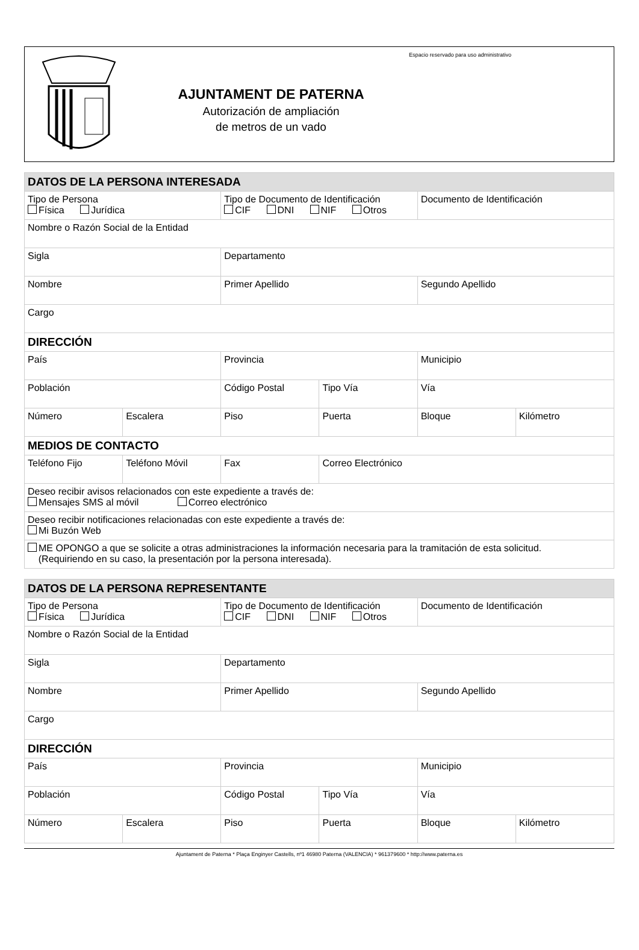AJUNTAMENT DE PATERNA
Autorización de ampliación
de metros de un vado
Espacio reservado para uso administrativo
| DATOS DE LA PERSONA INTERESADA | | | | | |
| --- | --- | --- | --- | --- | --- |
| Tipo de Persona Física Jurídica | | Tipo de Documento de Identificación CIF DNI NIF Otros | | Documento de Identificación | |
| Nombre o Razón Social de la Entidad | | | | | |
| Sigla | | Departamento | | | |
| Nombre | | Primer Apellido | | Segundo Apellido | |
| Cargo | | | | | |
| DIRECCIÓN | | | | | |
| País | | Provincia | | Municipio | |
| Población | | Código Postal | Tipo Vía | Vía | |
| Número | Escalera | Piso | Puerta | Bloque | Kilómetro |
| MEDIOS DE CONTACTO | | | | | |
| Teléfono Fijo | Teléfono Móvil | Fax | Correo Electrónico | | |
| Deseo recibir avisos relacionados con este expediente a través de: Mensajes SMS al móvil Correo electrónico | | | | | |
| Deseo recibir notificaciones relacionadas con este expediente a través de: Mi Buzón Web | | | | | |
| ME OPONGO a que se solicite a otras administraciones la información necesaria para la tramitación de esta solicitud. (Requiriendo en su caso, la presentación por la persona interesada). | | | | | |
| DATOS DE LA PERSONA REPRESENTANTE | | | | | |
| --- | --- | --- | --- | --- | --- |
| Tipo de Persona Física Jurídica | | Tipo de Documento de Identificación CIF DNI NIF Otros | | Documento de Identificación | |
| Nombre o Razón Social de la Entidad | | | | | |
| Sigla | | Departamento | | | |
| Nombre | | Primer Apellido | | Segundo Apellido | |
| Cargo | | | | | |
| DIRECCIÓN | | | | | |
| País | | Provincia | | Municipio | |
| Población | | Código Postal | Tipo Vía | Vía | |
| Número | Escalera | Piso | Puerta | Bloque | Kilómetro |
Ajuntament de Paterna * Plaça Enginyer Castells, nº1 46980 Paterna (VALENCIA) * 961379600 * http://www.paterna.es